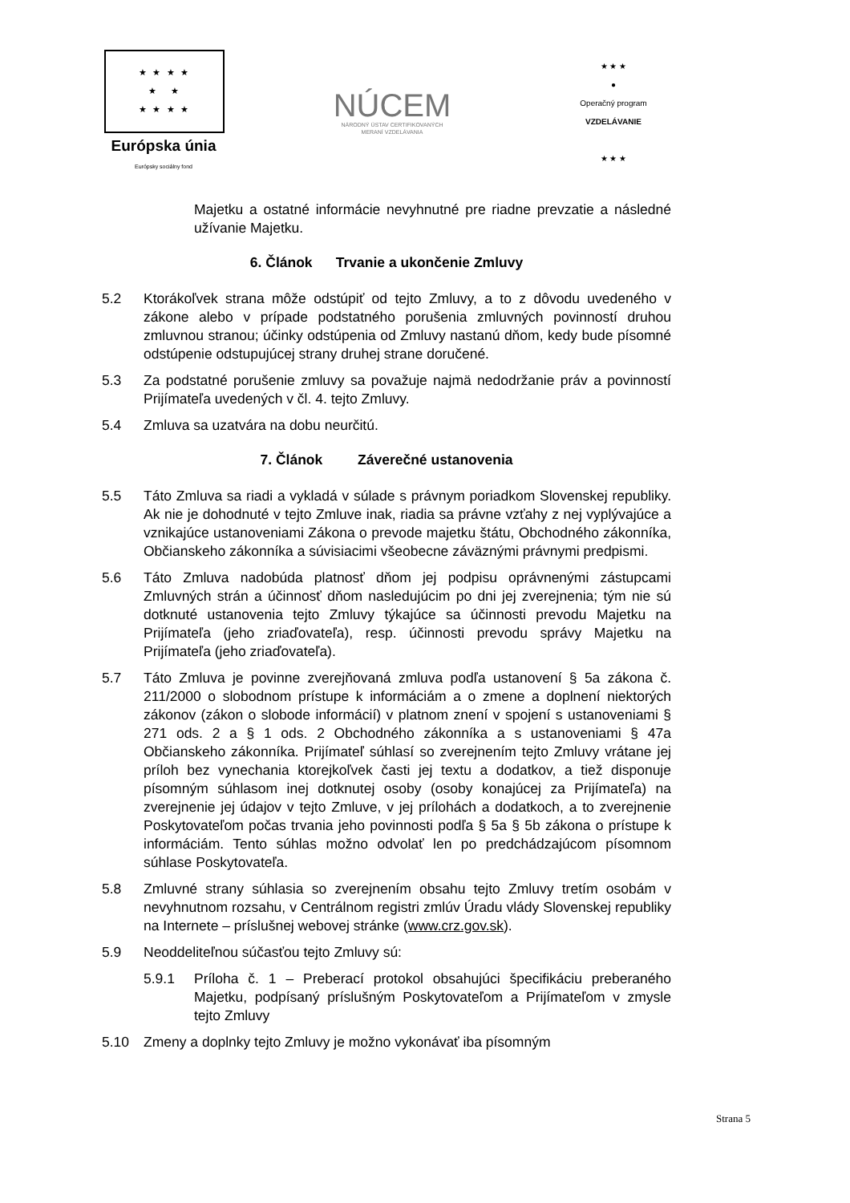★ ★ ★ ★
★ ★
★ ★ ★ ★
Európska únia
Európsky sociálny fond
NÚCEM
NÁRODNÝ ÚSTAV CERTIFIKOVANÝCH
MERANÍ VZDELÁVANIA
★ ★ ★
●
Operačný program
VZDELÁVANIE
★ ★ ★
Majetku a ostatné informácie nevyhnutné pre riadne prevzatie a následné užívanie Majetku.
6. Článok Trvanie a ukončenie Zmluvy
5.2 Ktorákoľvek strana môže odstúpiť od tejto Zmluvy, a to z dôvodu uvedeného v zákone alebo v prípade podstatného porušenia zmluvných povinností druhou zmluvnou stranou; účinky odstúpenia od Zmluvy nastanú dňom, kedy bude písomné odstúpenie odstupujúcej strany druhej strane doručené.
5.3 Za podstatné porušenie zmluvy sa považuje najmä nedodržanie práv a povinností Prijímateľa uvedených v čl. 4. tejto Zmluvy.
5.4 Zmluva sa uzatvára na dobu neurčitú.
7. Článok Záverečné ustanovenia
5.5 Táto Zmluva sa riadi a vykladá v súlade s právnym poriadkom Slovenskej republiky. Ak nie je dohodnuté v tejto Zmluve inak, riadia sa právne vzťahy z nej vyplývajúce a vznikajúce ustanoveniami Zákona o prevode majetku štátu, Obchodného zákonníka, Občianskeho zákonníka a súvisiacimi všeobecne záväznými právnymi predpismi.
5.6 Táto Zmluva nadobúda platnosť dňom jej podpisu oprávnenými zástupcami Zmluvných strán a účinnosť dňom nasledujúcim po dni jej zverejnenia; tým nie sú dotknuté ustanovenia tejto Zmluvy týkajúce sa účinnosti prevodu Majetku na Prijímateľa (jeho zriaďovateľa), resp. účinnosti prevodu správy Majetku na Prijímateľa (jeho zriaďovateľa).
5.7 Táto Zmluva je povinne zverejňovaná zmluva podľa ustanovení § 5a zákona č. 211/2000 o slobodnom prístupe k informáciám a o zmene a doplnení niektorých zákonov (zákon o slobode informácií) v platnom znení v spojení s ustanoveniami § 271 ods. 2 a § 1 ods. 2 Obchodného zákonníka a s ustanoveniami § 47a Občianskeho zákonníka. Prijímateľ súhlasí so zverejnením tejto Zmluvy vrátane jej príloh bez vynechania ktorejkoľvek časti jej textu a dodatkov, a tiež disponuje písomným súhlasom inej dotknutej osoby (osoby konajúcej za Prijímateľa) na zverejnenie jej údajov v tejto Zmluve, v jej prílohách a dodatkoch, a to zverejnenie Poskytovateľom počas trvania jeho povinnosti podľa § 5a § 5b zákona o prístupe k informáciám. Tento súhlas možno odvolať len po predchádzajúcom písomnom súhlase Poskytovateľa.
5.8 Zmluvné strany súhlasia so zverejnením obsahu tejto Zmluvy tretím osobám v nevyhnutnom rozsahu, v Centrálnom registri zmlúv Úradu vlády Slovenskej republiky na Internete – príslušnej webovej stránke (www.crz.gov.sk).
5.9 Neoddeliteľnou súčasťou tejto Zmluvy sú:
5.9.1 Príloha č. 1 – Preberací protokol obsahujúci špecifikáciu preberaného Majetku, podpísaný príslušným Poskytovateľom a Prijímateľom v zmysle tejto Zmluvy
5.10 Zmeny a doplnky tejto Zmluvy je možno vykonávať iba písomným
Strana 5